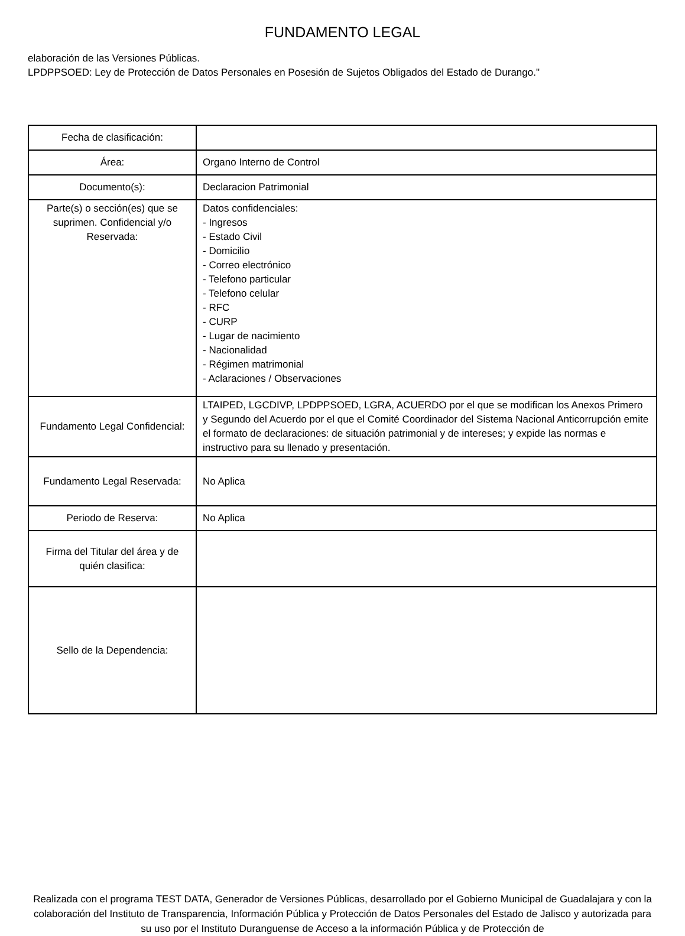FUNDAMENTO LEGAL
elaboración de las Versiones Públicas.
LPDPPSOED: Ley de Protección de Datos Personales en Posesión de Sujetos Obligados del Estado de Durango."
| Fecha de clasificación: | |
| Área: | Organo Interno de Control |
| Documento(s): | Declaracion Patrimonial |
| Parte(s) o sección(es) que se suprimen. Confidencial y/o Reservada: | Datos confidenciales: - Ingresos - Estado Civil - Domicilio - Correo electrónico - Telefono particular - Telefono celular - RFC - CURP - Lugar de nacimiento - Nacionalidad - Régimen matrimonial - Aclaraciones / Observaciones |
| Fundamento Legal Confidencial: | LTAIPED, LGCDIVP, LPDPPSOED, LGRA, ACUERDO por el que se modifican los Anexos Primero y Segundo del Acuerdo por el que el Comité Coordinador del Sistema Nacional Anticorrupción emite el formato de declaraciones: de situación patrimonial y de intereses; y expide las normas e instructivo para su llenado y presentación. |
| Fundamento Legal Reservada: | No Aplica |
| Periodo de Reserva: | No Aplica |
| Firma del Titular del área y de quién clasifica: | |
| Sello de la Dependencia: | |
Realizada con el programa TEST DATA, Generador de Versiones Públicas, desarrollado por el Gobierno Municipal de Guadalajara y con la colaboración del Instituto de Transparencia, Información Pública y Protección de Datos Personales del Estado de Jalisco y autorizada para su uso por el Instituto Duranguense de Acceso a la información Pública y de Protección de